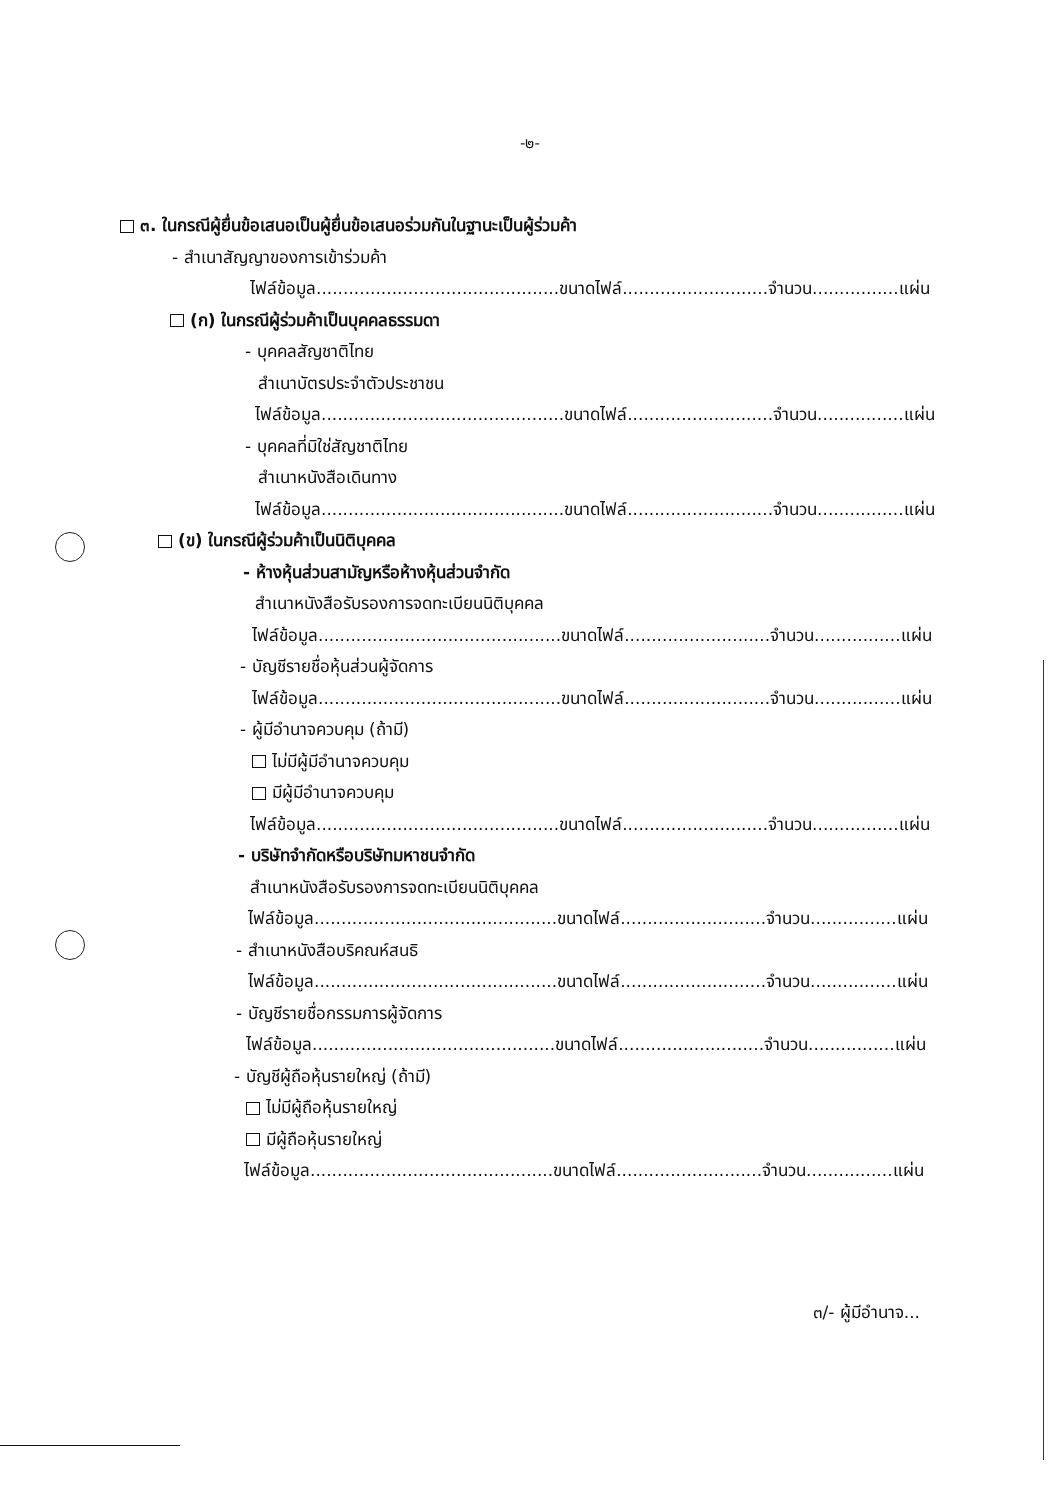-๒-
๓. ในกรณีผู้ยื่นข้อเสนอเป็นผู้ยื่นข้อเสนอร่วมกันในฐานะเป็นผู้ร่วมค้า
- สำเนาสัญญาของการเข้าร่วมค้า
ไฟล์ข้อมูล.............................................ขนาดไฟล์...........................จำนวน................แผ่น
(ก) ในกรณีผู้ร่วมค้าเป็นบุคคลธรรมดา
- บุคคลสัญชาติไทย
สำเนาบัตรประจำตัวประชาชน
ไฟล์ข้อมูล.............................................ขนาดไฟล์...........................จำนวน................แผ่น
- บุคคลที่มิใช่สัญชาติไทย
สำเนาหนังสือเดินทาง
ไฟล์ข้อมูล.............................................ขนาดไฟล์...........................จำนวน................แผ่น
(ข) ในกรณีผู้ร่วมค้าเป็นนิติบุคคล
- ห้างหุ้นส่วนสามัญหรือห้างหุ้นส่วนจำกัด
สำเนาหนังสือรับรองการจดทะเบียนนิติบุคคล
ไฟล์ข้อมูล.............................................ขนาดไฟล์...........................จำนวน................แผ่น
- บัญชีรายชื่อหุ้นส่วนผู้จัดการ
ไฟล์ข้อมูล.............................................ขนาดไฟล์...........................จำนวน................แผ่น
- ผู้มีอำนาจควบคุม (ถ้ามี)
ไม่มีผู้มีอำนาจควบคุม
มีผู้มีอำนาจควบคุม
ไฟล์ข้อมูล.............................................ขนาดไฟล์...........................จำนวน................แผ่น
- บริษัทจำกัดหรือบริษัทมหาชนจำกัด
สำเนาหนังสือรับรองการจดทะเบียนนิติบุคคล
ไฟล์ข้อมูล.............................................ขนาดไฟล์...........................จำนวน................แผ่น
- สำเนาหนังสือบริคณห์สนธิ
ไฟล์ข้อมูล.............................................ขนาดไฟล์...........................จำนวน................แผ่น
- บัญชีรายชื่อกรรมการผู้จัดการ
ไฟล์ข้อมูล.............................................ขนาดไฟล์...........................จำนวน................แผ่น
- บัญชีผู้ถือหุ้นรายใหญ่ (ถ้ามี)
ไม่มีผู้ถือหุ้นรายใหญ่
มีผู้ถือหุ้นรายใหญ่
ไฟล์ข้อมูล.............................................ขนาดไฟล์...........................จำนวน................แผ่น
๓/- ผู้มีอำนาจ...